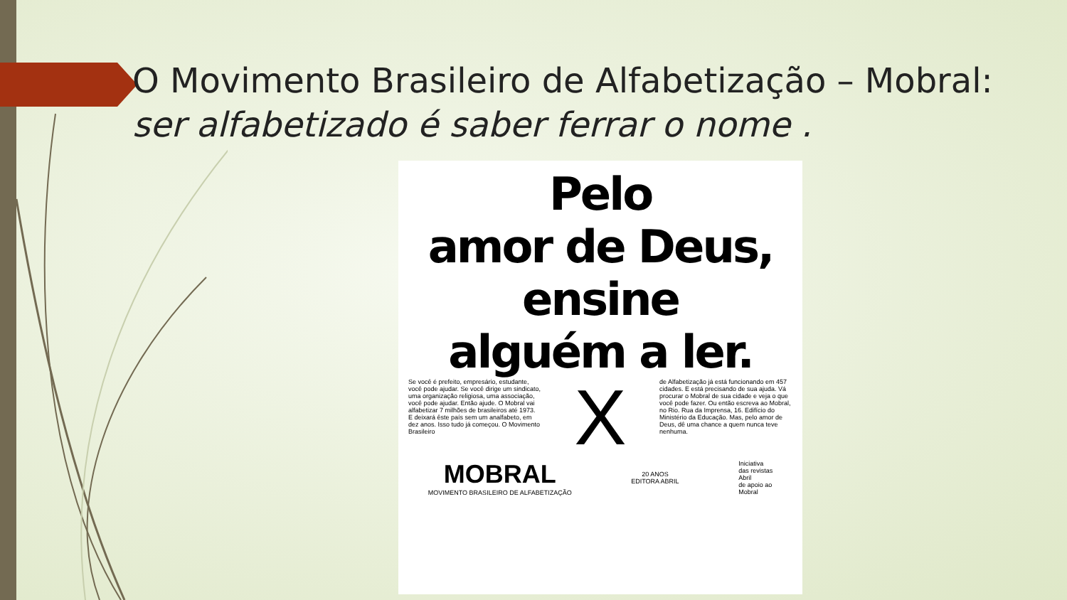O Movimento Brasileiro de Alfabetização – Mobral: ser alfabetizado é saber ferrar o nome .
Pelo
amor de Deus,
ensine
alguém a ler.
Se você é prefeito, empresário, estudante, você pode ajudar. Se você dirige um sindicato, uma organização religiosa, uma associação, você pode ajudar. Então ajude. O Mobral vai alfabetizar 7 milhões de brasileiros até 1973. E deixará êste país sem um analfabeto, em dez anos. Isso tudo já começou. O Movimento Brasileiro
X
de Alfabetização já está funcionando em 457 cidades. E está precisando de sua ajuda. Vá procurar o Mobral de sua cidade e veja o que você pode fazer. Ou então escreva ao Mobral, no Rio. Rua da Imprensa, 16. Edifício do Ministério da Educação. Mas, pelo amor de Deus, dê uma chance a quem nunca teve nenhuma.
MOBRAL
MOVIMENTO BRASILEIRO DE ALFABETIZAÇÃO
20 ANOS
EDITORA ABRIL
Iniciativa
das revistas
Abril
de apoio ao
Mobral